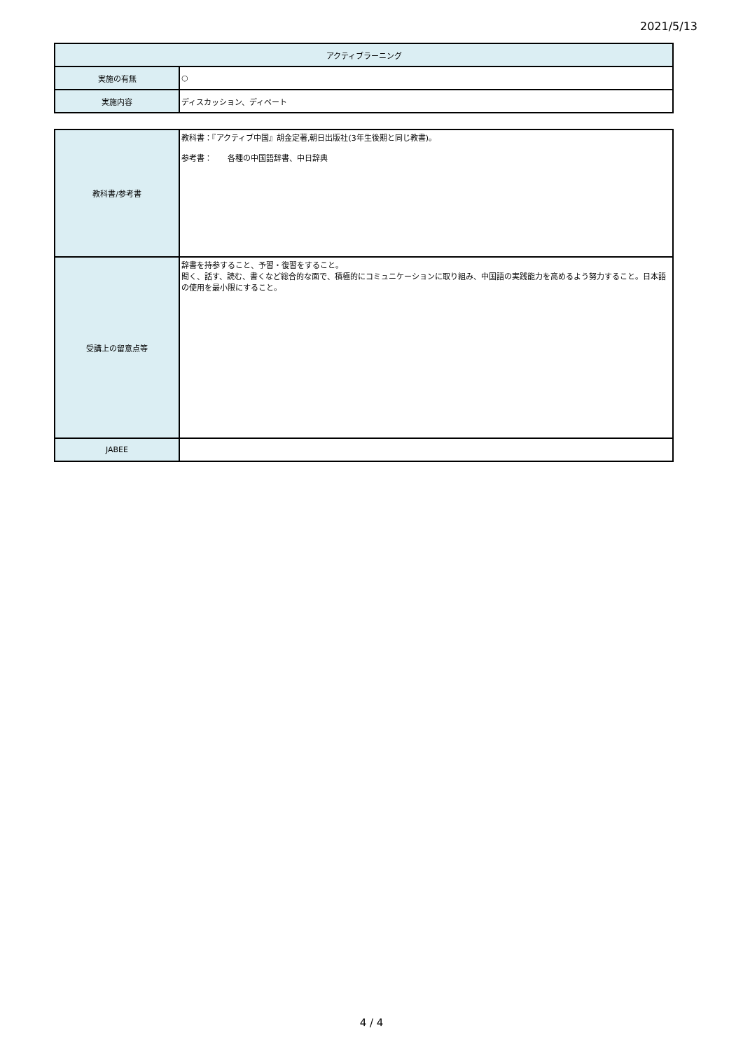2021/5/13
| アクティブラーニング | |
| --- | --- |
| 実施の有無 | ○ |
| 実施内容 | ディスカッション、ディベート |
| 教科書/参考書 | 教科書：『アクティブ中国』胡金定著,朝日出版社(3年生後期と同じ教書)。 参考書： 各種の中国語辞書、中日辞典 |
| 受講上の留意点等 | 辞書を持参すること、予習・復習をすること。 聞く、話す、読む、書くなど総合的な面で、積極的にコミュニケーションに取り組み、中国語の実践能力を高めるよう努力すること。日本語の使用を最小限にすること。 |
| JABEE | |
4 / 4